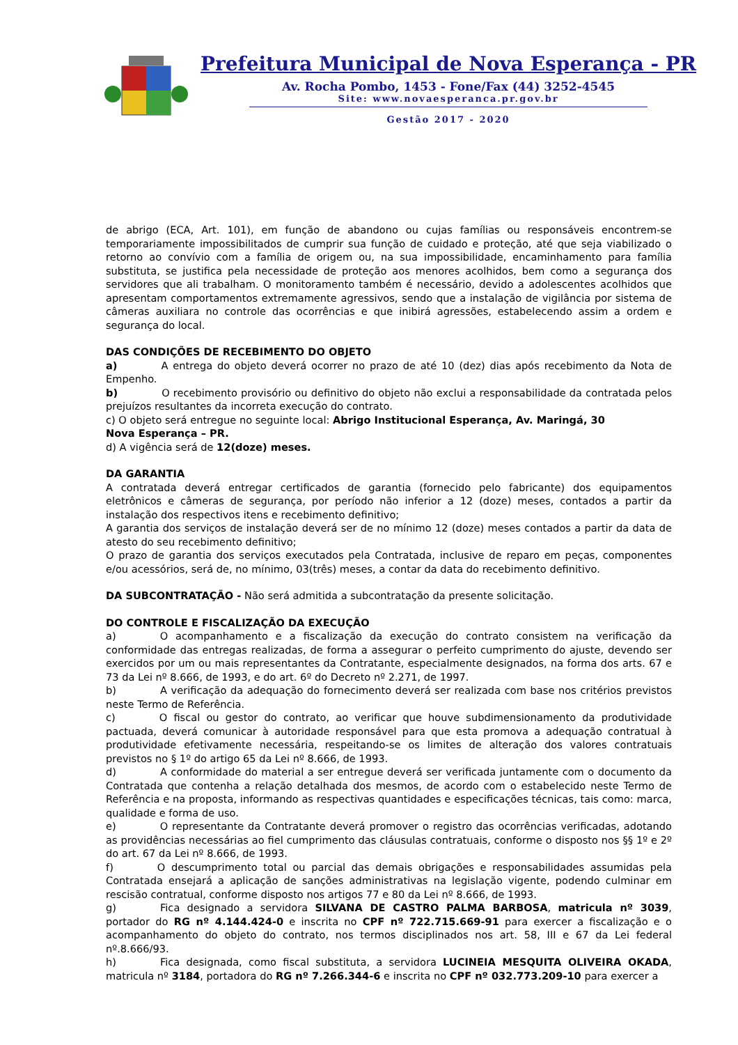Prefeitura Municipal de Nova Esperança - PR
Av. Rocha Pombo, 1453 - Fone/Fax (44) 3252-4545
Site: www.novaesperanca.pr.gov.br
Gestão 2017 - 2020
de abrigo (ECA, Art. 101), em função de abandono ou cujas famílias ou responsáveis encontrem-se temporariamente impossibilitados de cumprir sua função de cuidado e proteção, até que seja viabilizado o retorno ao convívio com a família de origem ou, na sua impossibilidade, encaminhamento para família substituta, se justifica pela necessidade de proteção aos menores acolhidos, bem como a segurança dos servidores que ali trabalham. O monitoramento também é necessário, devido a adolescentes acolhidos que apresentam comportamentos extremamente agressivos, sendo que a instalação de vigilância por sistema de câmeras auxiliara no controle das ocorrências e que inibirá agressões, estabelecendo assim a ordem e segurança do local.
DAS CONDIÇÕES DE RECEBIMENTO DO OBJETO
a) A entrega do objeto deverá ocorrer no prazo de até 10 (dez) dias após recebimento da Nota de Empenho.
b) O recebimento provisório ou definitivo do objeto não exclui a responsabilidade da contratada pelos prejuízos resultantes da incorreta execução do contrato.
c) O objeto será entregue no seguinte local: Abrigo Institucional Esperança, Av. Maringá, 30
Nova Esperança – PR.
d) A vigência será de 12(doze) meses.
DA GARANTIA
A contratada deverá entregar certificados de garantia (fornecido pelo fabricante) dos equipamentos eletrônicos e câmeras de segurança, por período não inferior a 12 (doze) meses, contados a partir da instalação dos respectivos itens e recebimento definitivo;
A garantia dos serviços de instalação deverá ser de no mínimo 12 (doze) meses contados a partir da data de atesto do seu recebimento definitivo;
O prazo de garantia dos serviços executados pela Contratada, inclusive de reparo em peças, componentes e/ou acessórios, será de, no mínimo, 03(três) meses, a contar da data do recebimento definitivo.
DA SUBCONTRATAÇÃO - Não será admitida a subcontratação da presente solicitação.
DO CONTROLE E FISCALIZAÇÃO DA EXECUÇÃO
a) O acompanhamento e a fiscalização da execução do contrato consistem na verificação da conformidade das entregas realizadas, de forma a assegurar o perfeito cumprimento do ajuste, devendo ser exercidos por um ou mais representantes da Contratante, especialmente designados, na forma dos arts. 67 e 73 da Lei nº 8.666, de 1993, e do art. 6º do Decreto nº 2.271, de 1997.
b) A verificação da adequação do fornecimento deverá ser realizada com base nos critérios previstos neste Termo de Referência.
c) O fiscal ou gestor do contrato, ao verificar que houve subdimensionamento da produtividade pactuada, deverá comunicar à autoridade responsável para que esta promova a adequação contratual à produtividade efetivamente necessária, respeitando-se os limites de alteração dos valores contratuais previstos no § 1º do artigo 65 da Lei nº 8.666, de 1993.
d) A conformidade do material a ser entregue deverá ser verificada juntamente com o documento da Contratada que contenha a relação detalhada dos mesmos, de acordo com o estabelecido neste Termo de Referência e na proposta, informando as respectivas quantidades e especificações técnicas, tais como: marca, qualidade e forma de uso.
e) O representante da Contratante deverá promover o registro das ocorrências verificadas, adotando as providências necessárias ao fiel cumprimento das cláusulas contratuais, conforme o disposto nos §§ 1º e 2º do art. 67 da Lei nº 8.666, de 1993.
f) O descumprimento total ou parcial das demais obrigações e responsabilidades assumidas pela Contratada ensejará a aplicação de sanções administrativas na legislação vigente, podendo culminar em rescisão contratual, conforme disposto nos artigos 77 e 80 da Lei nº 8.666, de 1993.
g) Fica designado a servidora SILVANA DE CASTRO PALMA BARBOSA, matricula nº 3039, portador do RG nº 4.144.424-0 e inscrita no CPF nº 722.715.669-91 para exercer a fiscalização e o acompanhamento do objeto do contrato, nos termos disciplinados nos art. 58, III e 67 da Lei federal nº.8.666/93.
h) Fica designada, como fiscal substituta, a servidora LUCINEIA MESQUITA OLIVEIRA OKADA, matricula nº 3184, portadora do RG nº 7.266.344-6 e inscrita no CPF nº 032.773.209-10 para exercer a